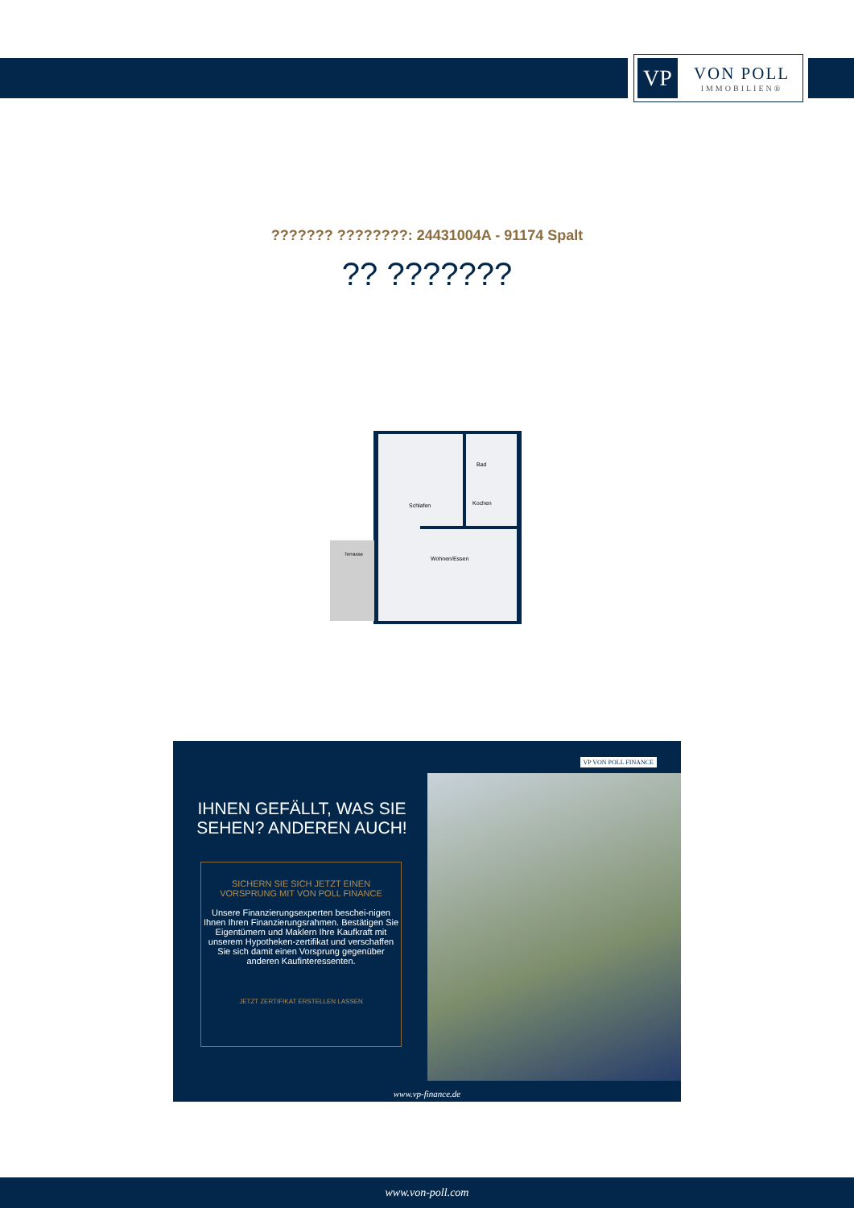VP
VON POLL
IMMOBILIEN®
??????? ????????: 24431004A - 91174 Spalt
?? ???????
Schlafen
Bad
Kochen
Wohnen/Essen
Terrasse
IHNEN GEFÄLLT, WAS SIE SEHEN? ANDEREN AUCH!
SICHERN SIE SICH JETZT EINEN
VORSPRUNG MIT VON POLL FINANCE
Unsere Finanzierungsexperten beschei-nigen Ihnen Ihren Finanzierungsrahmen. Bestätigen Sie Eigentümern und Maklern Ihre Kaufkraft mit unserem Hypotheken-zertifikat und verschaffen Sie sich damit einen Vorsprung gegenüber anderen Kaufinteressenten.
JETZT ZERTIFIKAT ERSTELLEN LASSEN
VP VON POLL FINANCE
www.vp-finance.de
www.von-poll.com